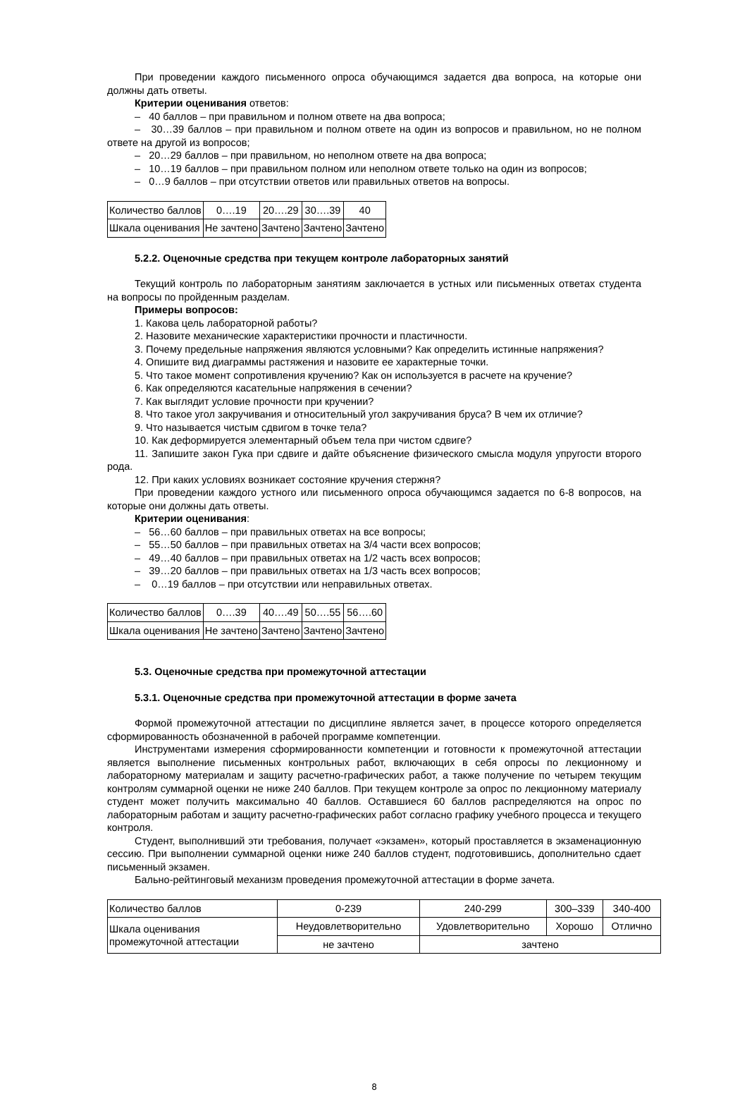При проведении каждого письменного опроса обучающимся задается два вопроса, на которые они должны дать ответы.
Критерии оценивания ответов:
– 40 баллов – при правильном и полном ответе на два вопроса;
– 30…39 баллов – при правильном и полном ответе на один из вопросов и правильном, но не полном ответе на другой из вопросов;
– 20…29 баллов – при правильном, но неполном ответе на два вопроса;
– 10…19 баллов – при правильном полном или неполном ответе только на один из вопросов;
– 0…9 баллов – при отсутствии ответов или правильных ответов на вопросы.
| Количество баллов | 0….19 | 20….29 | 30….39 | 40 |
| Шкала оценивания | Не зачтено | Зачтено | Зачтено | Зачтено |
5.2.2. Оценочные средства при текущем контроле лабораторных занятий
Текущий контроль по лабораторным занятиям заключается в устных или письменных ответах студента на вопросы по пройденным разделам.
Примеры вопросов:
1. Какова цель лабораторной работы?
2. Назовите механические характеристики прочности и пластичности.
3. Почему предельные напряжения являются условными? Как определить истинные напряжения?
4. Опишите вид диаграммы растяжения и назовите ее характерные точки.
5. Что такое момент сопротивления кручению? Как он используется в расчете на кручение?
6. Как определяются касательные напряжения в сечении?
7. Как выглядит условие прочности при кручении?
8. Что такое угол закручивания и относительный угол закручивания бруса? В чем их отличие?
9. Что называется чистым сдвигом в точке тела?
10. Как деформируется элементарный объем тела при чистом сдвиге?
11. Запишите закон Гука при сдвиге и дайте объяснение физического смысла модуля упругости второго рода.
12. При каких условиях возникает состояние кручения стержня?
При проведении каждого устного или письменного опроса обучающимся задается по 6-8 вопросов, на которые они должны дать ответы.
Критерии оценивания:
– 56…60 баллов – при правильных ответах на все вопросы;
– 55…50 баллов – при правильных ответах на 3/4 части всех вопросов;
– 49…40 баллов – при правильных ответах на 1/2 часть всех вопросов;
– 39…20 баллов – при правильных ответах на 1/3 часть всех вопросов;
– 0…19 баллов – при отсутствии или неправильных ответах.
| Количество баллов | 0….39 | 40….49 | 50….55 | 56….60 |
| Шкала оценивания | Не зачтено | Зачтено | Зачтено | Зачтено |
5.3. Оценочные средства при промежуточной аттестации
5.3.1. Оценочные средства при промежуточной аттестации в форме зачета
Формой промежуточной аттестации по дисциплине является зачет, в процессе которого определяется сформированность обозначенной в рабочей программе компетенции.
Инструментами измерения сформированности компетенции и готовности к промежуточной аттестации является выполнение письменных контрольных работ, включающих в себя опросы по лекционному и лабораторному материалам и защиту расчетно-графических работ, а также получение по четырем текущим контролям суммарной оценки не ниже 240 баллов. При текущем контроле за опрос по лекционному материалу студент может получить максимально 40 баллов. Оставшиеся 60 баллов распределяются на опрос по лабораторным работам и защиту расчетно-графических работ согласно графику учебного процесса и текущего контроля.
Студент, выполнивший эти требования, получает «экзамен», который проставляется в экзаменационную сессию. При выполнении суммарной оценки ниже 240 баллов студент, подготовившись, дополнительно сдает письменный экзамен.
Бально-рейтинговый механизм проведения промежуточной аттестации в форме зачета.
| Количество баллов | 0-239 | 240-299 | 300–339 | 340-400 |
| Шкала оценивания промежуточной аттестации | Неудовлетворительно | Удовлетворительно | Хорошо | Отлично |
| | не зачтено | зачтено | | |
8